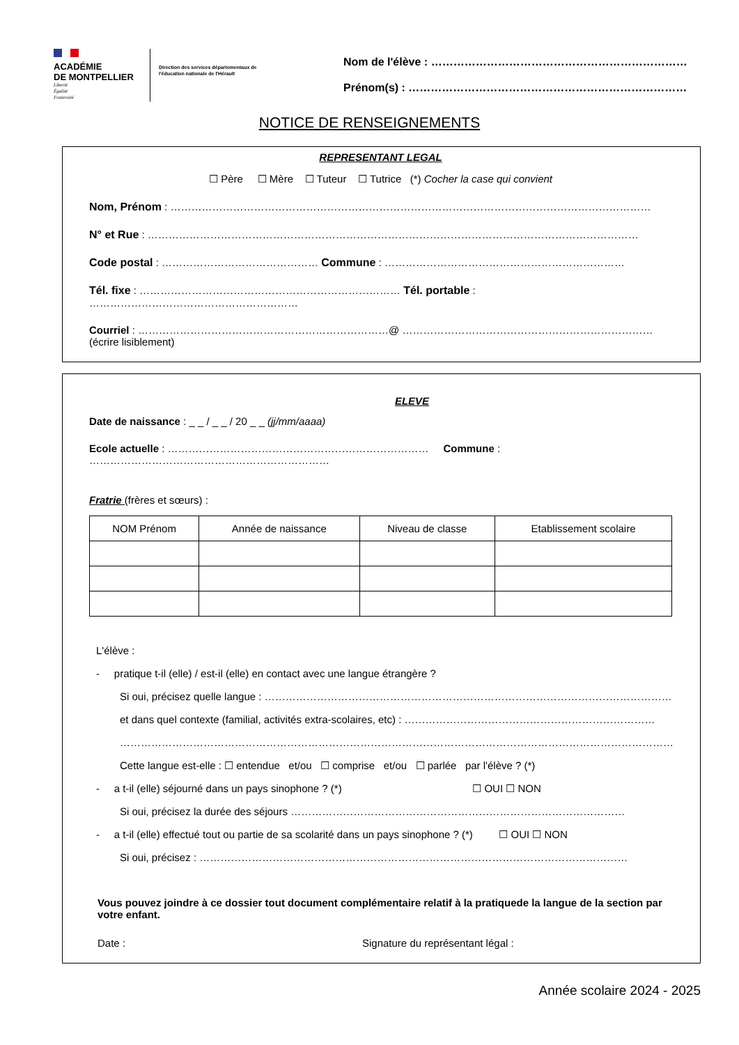ACADÉMIE
DE MONTPELLIER
Liberté
Égalité
Fraternité
Direction des services départementaux de l'éducation nationale de l'Hérault
Nom de l'élève : ……………………………………………………………
Prénom(s) : …………………………………………………………………
NOTICE DE RENSEIGNEMENTS
REPRESENTANT LEGAL
☐ Père ☐ Mère ☐ Tuteur ☐ Tutrice (*) Cocher la case qui convient
Nom, Prénom : …………………………………………………………………………………………………………………………
N° et Rue : ……………………………………………………………………………………………………………………………
Code postal : ……………………………………… Commune : ……………………………………………………………
Tél. fixe : ………………………………………………………………… Tél. portable : ……………………………………………………
Courriel : ………………………………………………………………@ ……………………………………………………………… (écrire lisiblement)
ELEVE
Date de naissance : _ _ / _ _ / 20 _ _ (jj/mm/aaaa)
Ecole actuelle : ………………………………………………………………… Commune : ……………………………………………………………
Fratrie (frères et sœurs) :
| NOM Prénom | Année de naissance | Niveau de classe | Etablissement scolaire |
| --- | --- | --- | --- |
L'élève :
- pratique t-il (elle) / est-il (elle) en contact avec une langue étrangère ?
Si oui, précisez quelle langue : ………………………………………………………………………………………………………
et dans quel contexte (familial, activités extra-scolaires, etc) : ………………………………………………………………
……………………………………………………………………………………………………………………………………………
Cette langue est-elle : ☐ entendue et/ou ☐ comprise et/ou ☐ parlée par l'élève ? (*)
- a t-il (elle) séjourné dans un pays sinophone ? (*) ☐ OUI ☐ NON
Si oui, précisez la durée des séjours ……………………………………………………………………………………
- a t-il (elle) effectué tout ou partie de sa scolarité dans un pays sinophone ? (*) ☐ OUI ☐ NON
Si oui, précisez : ……………………………………………………………………………………………………………
Vous pouvez joindre à ce dossier tout document complémentaire relatif à la pratiquede la langue de la section par votre enfant.
Date : Signature du représentant légal :
Année scolaire 2024 - 2025